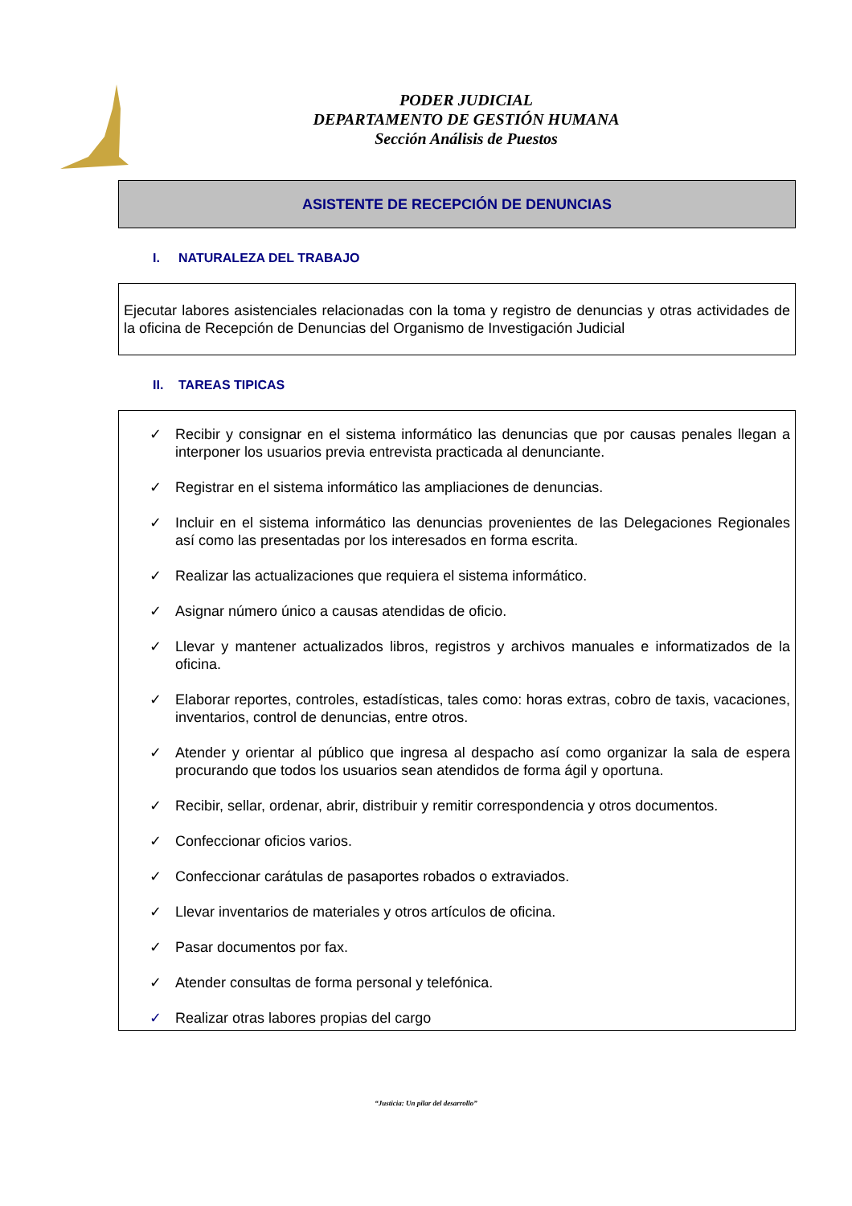PODER JUDICIAL
DEPARTAMENTO DE GESTIÓN HUMANA
Sección Análisis de Puestos
ASISTENTE DE RECEPCIÓN DE DENUNCIAS
I. NATURALEZA DEL TRABAJO
Ejecutar labores asistenciales relacionadas con la toma y registro de denuncias y otras actividades de la oficina de Recepción de Denuncias del Organismo de Investigación Judicial
II. TAREAS TIPICAS
✓ Recibir y consignar en el sistema informático las denuncias que por causas penales llegan a interponer los usuarios previa entrevista practicada al denunciante.
✓ Registrar en el sistema informático las ampliaciones de denuncias.
✓ Incluir en el sistema informático las denuncias provenientes de las Delegaciones Regionales así como las presentadas por los interesados en forma escrita.
✓ Realizar las actualizaciones que requiera el sistema informático.
✓ Asignar número único a causas atendidas de oficio.
✓ Llevar y mantener actualizados libros, registros y archivos manuales e informatizados de la oficina.
✓ Elaborar reportes, controles, estadísticas, tales como: horas extras, cobro de taxis, vacaciones, inventarios, control de denuncias, entre otros.
✓ Atender y orientar al público que ingresa al despacho así como organizar la sala de espera procurando que todos los usuarios sean atendidos de forma ágil y oportuna.
✓ Recibir, sellar, ordenar, abrir, distribuir y remitir correspondencia y otros documentos.
✓ Confeccionar oficios varios.
✓ Confeccionar carátulas de pasaportes robados o extraviados.
✓ Llevar inventarios de materiales y otros artículos de oficina.
✓ Pasar documentos por fax.
✓ Atender consultas de forma personal y telefónica.
✓ Realizar otras labores propias del cargo
“Justicia: Un pilar del desarrollo”